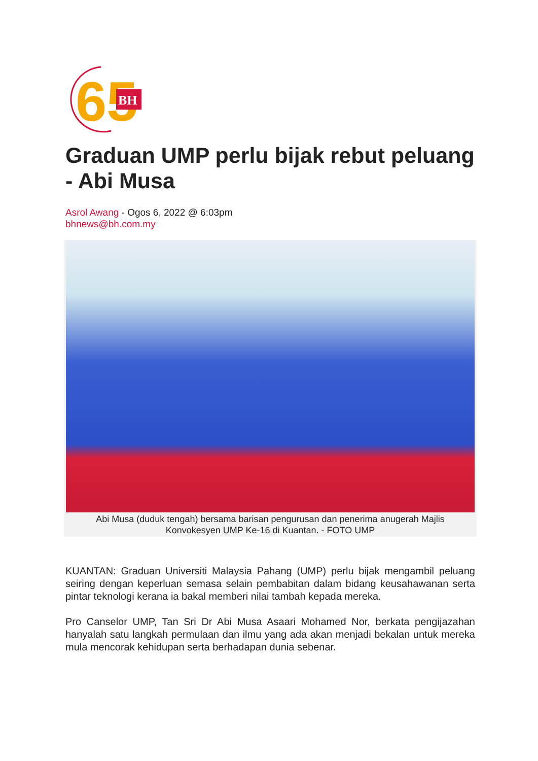65
BH
Graduan UMP perlu bijak rebut peluang - Abi Musa
Asrol Awang - Ogos 6, 2022 @ 6:03pm
bhnews@bh.com.my
Abi Musa (duduk tengah) bersama barisan pengurusan dan penerima anugerah Majlis Konvokesyen UMP Ke-16 di Kuantan. - FOTO UMP
KUANTAN: Graduan Universiti Malaysia Pahang (UMP) perlu bijak mengambil peluang seiring dengan keperluan semasa selain pembabitan dalam bidang keusahawanan serta pintar teknologi kerana ia bakal memberi nilai tambah kepada mereka.
Pro Canselor UMP, Tan Sri Dr Abi Musa Asaari Mohamed Nor, berkata pengijazahan hanyalah satu langkah permulaan dan ilmu yang ada akan menjadi bekalan untuk mereka mula mencorak kehidupan serta berhadapan dunia sebenar.